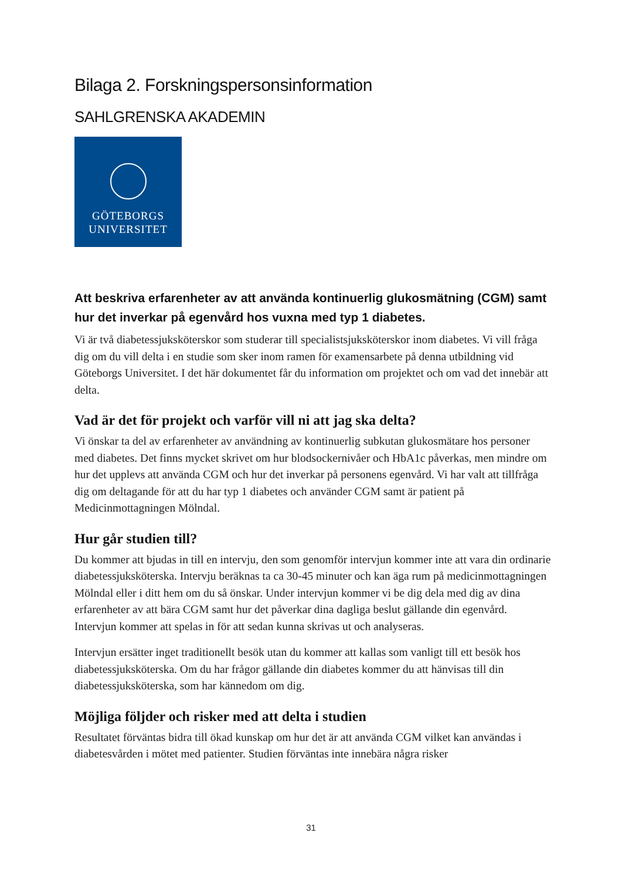Bilaga 2. Forskningspersonsinformation
SAHLGRENSKA AKADEMIN
GÖTEBORGS
UNIVERSITET
Att beskriva erfarenheter av att använda kontinuerlig glukosmätning (CGM) samt hur det inverkar på egenvård hos vuxna med typ 1 diabetes.
Vi är två diabetessjuksköterskor som studerar till specialistsjuksköterskor inom diabetes. Vi vill fråga dig om du vill delta i en studie som sker inom ramen för examensarbete på denna utbildning vid Göteborgs Universitet. I det här dokumentet får du information om projektet och om vad det innebär att delta.
Vad är det för projekt och varför vill ni att jag ska delta?
Vi önskar ta del av erfarenheter av användning av kontinuerlig subkutan glukosmätare hos personer med diabetes. Det finns mycket skrivet om hur blodsockernivåer och HbA1c påverkas, men mindre om hur det upplevs att använda CGM och hur det inverkar på personens egenvård. Vi har valt att tillfråga dig om deltagande för att du har typ 1 diabetes och använder CGM samt är patient på Medicinmottagningen Mölndal.
Hur går studien till?
Du kommer att bjudas in till en intervju, den som genomför intervjun kommer inte att vara din ordinarie diabetessjuksköterska. Intervju beräknas ta ca 30-45 minuter och kan äga rum på medicinmottagningen Mölndal eller i ditt hem om du så önskar. Under intervjun kommer vi be dig dela med dig av dina erfarenheter av att bära CGM samt hur det påverkar dina dagliga beslut gällande din egenvård. Intervjun kommer att spelas in för att sedan kunna skrivas ut och analyseras.
Intervjun ersätter inget traditionellt besök utan du kommer att kallas som vanligt till ett besök hos diabetessjuksköterska. Om du har frågor gällande din diabetes kommer du att hänvisas till din diabetessjuksköterska, som har kännedom om dig.
Möjliga följder och risker med att delta i studien
Resultatet förväntas bidra till ökad kunskap om hur det är att använda CGM vilket kan användas i diabetesvården i mötet med patienter. Studien förväntas inte innebära några risker
31